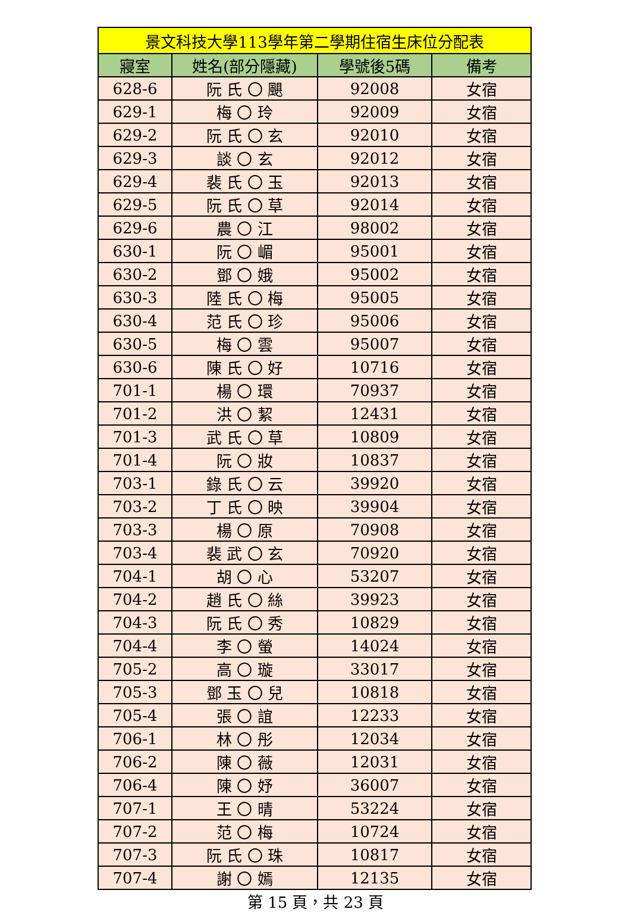| 景文科技大學113學年第二學期住宿生床位分配表 | | | |
| --- | --- | --- | --- |
| 寢室 | 姓名(部分隱藏) | 學號後5碼 | 備考 |
| 628-6 | 阮 氏 〇 颶 | 92008 | 女宿 |
| 629-1 | 梅 〇 玲 | 92009 | 女宿 |
| 629-2 | 阮 氏 〇 玄 | 92010 | 女宿 |
| 629-3 | 談 〇 玄 | 92012 | 女宿 |
| 629-4 | 裴 氏 〇 玉 | 92013 | 女宿 |
| 629-5 | 阮 氏 〇 草 | 92014 | 女宿 |
| 629-6 | 農 〇 江 | 98002 | 女宿 |
| 630-1 | 阮 〇 嵋 | 95001 | 女宿 |
| 630-2 | 鄧 〇 娥 | 95002 | 女宿 |
| 630-3 | 陸 氏 〇 梅 | 95005 | 女宿 |
| 630-4 | 范 氏 〇 珍 | 95006 | 女宿 |
| 630-5 | 梅 〇 雲 | 95007 | 女宿 |
| 630-6 | 陳 氏 〇 好 | 10716 | 女宿 |
| 701-1 | 楊 〇 環 | 70937 | 女宿 |
| 701-2 | 洪 〇 絜 | 12431 | 女宿 |
| 701-3 | 武 氏 〇 草 | 10809 | 女宿 |
| 701-4 | 阮 〇 妝 | 10837 | 女宿 |
| 703-1 | 錄 氏 〇 云 | 39920 | 女宿 |
| 703-2 | 丁 氏 〇 映 | 39904 | 女宿 |
| 703-3 | 楊 〇 原 | 70908 | 女宿 |
| 703-4 | 裴 武 〇 玄 | 70920 | 女宿 |
| 704-1 | 胡 〇 心 | 53207 | 女宿 |
| 704-2 | 趙 氏 〇 絲 | 39923 | 女宿 |
| 704-3 | 阮 氏 〇 秀 | 10829 | 女宿 |
| 704-4 | 李 〇 螢 | 14024 | 女宿 |
| 705-2 | 高 〇 璇 | 33017 | 女宿 |
| 705-3 | 鄧 玉 〇 兒 | 10818 | 女宿 |
| 705-4 | 張 〇 誼 | 12233 | 女宿 |
| 706-1 | 林 〇 彤 | 12034 | 女宿 |
| 706-2 | 陳 〇 薇 | 12031 | 女宿 |
| 706-4 | 陳 〇 妤 | 36007 | 女宿 |
| 707-1 | 王 〇 晴 | 53224 | 女宿 |
| 707-2 | 范 〇 梅 | 10724 | 女宿 |
| 707-3 | 阮 氏 〇 珠 | 10817 | 女宿 |
| 707-4 | 謝 〇 嫣 | 12135 | 女宿 |
第 15 頁，共 23 頁